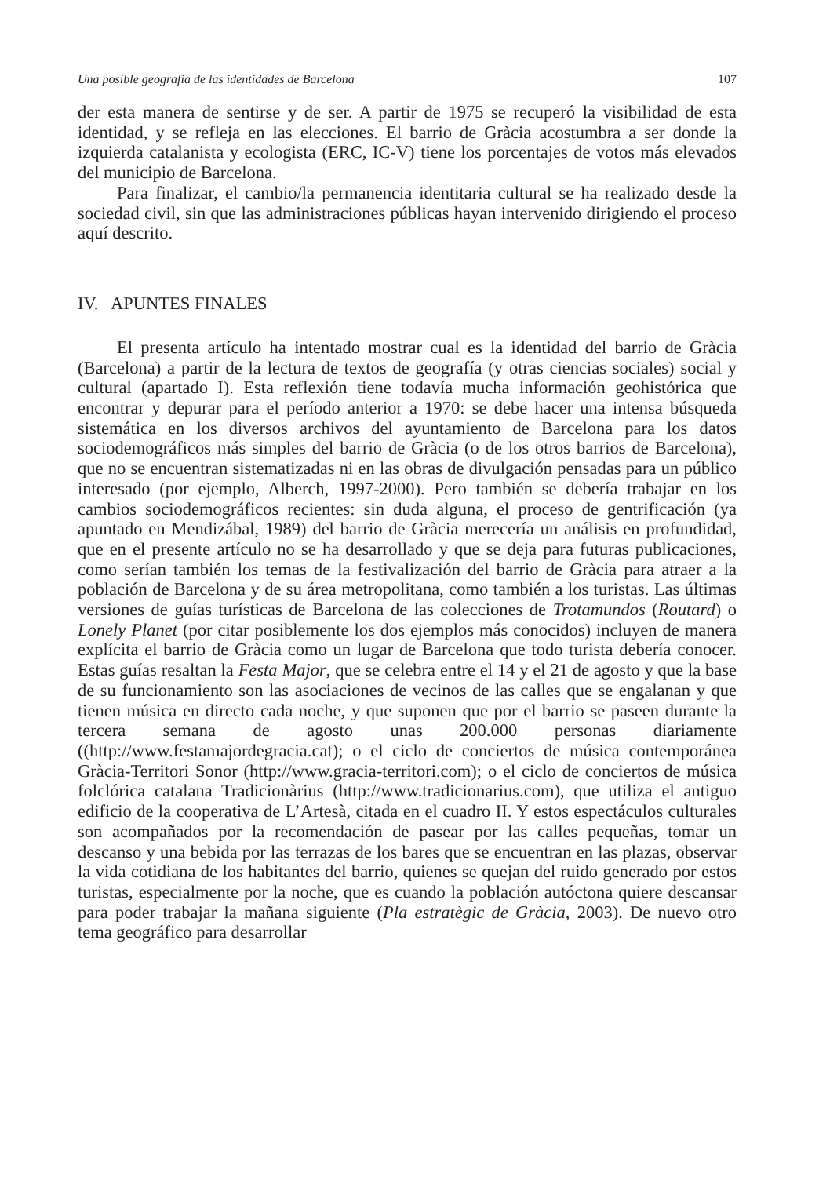Una posible geografia de las identidades de Barcelona 107
der esta manera de sentirse y de ser. A partir de 1975 se recuperó la visibilidad de esta identidad, y se refleja en las elecciones. El barrio de Gràcia acostumbra a ser donde la izquierda catalanista y ecologista (ERC, IC-V) tiene los porcentajes de votos más elevados del municipio de Barcelona.
Para finalizar, el cambio/la permanencia identitaria cultural se ha realizado desde la sociedad civil, sin que las administraciones públicas hayan intervenido dirigiendo el proceso aquí descrito.
IV. APUNTES FINALES
El presenta artículo ha intentado mostrar cual es la identidad del barrio de Gràcia (Barcelona) a partir de la lectura de textos de geografía (y otras ciencias sociales) social y cultural (apartado I). Esta reflexión tiene todavía mucha información geohistórica que encontrar y depurar para el período anterior a 1970: se debe hacer una intensa búsqueda sistemática en los diversos archivos del ayuntamiento de Barcelona para los datos sociodemográficos más simples del barrio de Gràcia (o de los otros barrios de Barcelona), que no se encuentran sistematizadas ni en las obras de divulgación pensadas para un público interesado (por ejemplo, Alberch, 1997-2000). Pero también se debería trabajar en los cambios sociodemográficos recientes: sin duda alguna, el proceso de gentrificación (ya apuntado en Mendizábal, 1989) del barrio de Gràcia merecería un análisis en profundidad, que en el presente artículo no se ha desarrollado y que se deja para futuras publicaciones, como serían también los temas de la festivalización del barrio de Gràcia para atraer a la población de Barcelona y de su área metropolitana, como también a los turistas. Las últimas versiones de guías turísticas de Barcelona de las colecciones de Trotamundos (Routard) o Lonely Planet (por citar posiblemente los dos ejemplos más conocidos) incluyen de manera explícita el barrio de Gràcia como un lugar de Barcelona que todo turista debería conocer. Estas guías resaltan la Festa Major, que se celebra entre el 14 y el 21 de agosto y que la base de su funcionamiento son las asociaciones de vecinos de las calles que se engalanan y que tienen música en directo cada noche, y que suponen que por el barrio se paseen durante la tercera semana de agosto unas 200.000 personas diariamente ((http://www.festamajordegracia.cat); o el ciclo de conciertos de música contemporánea Gràcia-Territori Sonor (http://www.gracia-territori.com); o el ciclo de conciertos de música folclórica catalana Tradicionàrius (http://www.tradicionarius.com), que utiliza el antiguo edificio de la cooperativa de L’Artesà, citada en el cuadro II. Y estos espectáculos culturales son acompañados por la recomendación de pasear por las calles pequeñas, tomar un descanso y una bebida por las terrazas de los bares que se encuentran en las plazas, observar la vida cotidiana de los habitantes del barrio, quienes se quejan del ruido generado por estos turistas, especialmente por la noche, que es cuando la población autóctona quiere descansar para poder trabajar la mañana siguiente (Pla estratègic de Gràcia, 2003). De nuevo otro tema geográfico para desarrollar